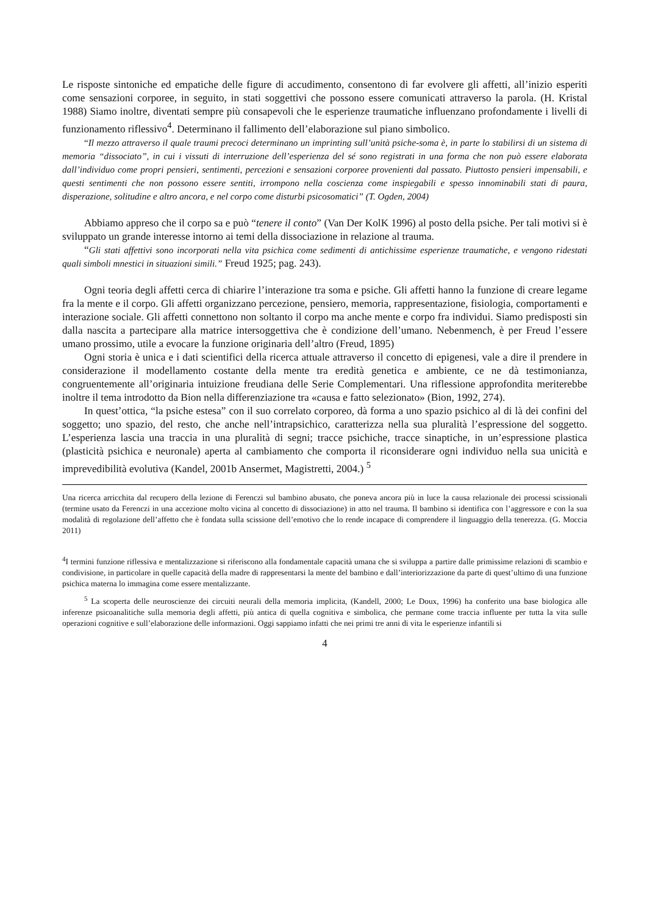Le risposte sintoniche ed empatiche delle figure di accudimento, consentono di far evolvere gli affetti, all’inizio esperiti come sensazioni corporee, in seguito, in stati soggettivi che possono essere comunicati attraverso la parola. (H. Kristal 1988) Siamo inoltre, diventati sempre più consapevoli che le esperienze traumatiche influenzano profondamente i livelli di funzionamento riflessivo<sup>4</sup>. Determinano il fallimento dell’elaborazione sul piano simbolico.
“Il mezzo attraverso il quale traumi precoci determinano un imprinting sull’unità psiche-soma è, in parte lo stabilirsi di un sistema di memoria “dissociato”, in cui i vissuti di interruzione dell’esperienza del sé sono registrati in una forma che non può essere elaborata dall’individuo come propri pensieri, sentimenti, percezioni e sensazioni corporee provenienti dal passato. Piuttosto pensieri impensabili, e questi sentimenti che non possono essere sentiti, irrompono nella coscienza come inspiegabili e spesso innominabili stati di paura, disperazione, solitudine e altro ancora, e nel corpo come disturbi psicosomatici” (T. Ogden, 2004)
Abbiamo appreso che il corpo sa e può “tenere il conto” (Van Der KolK 1996) al posto della psiche. Per tali motivi si è sviluppato un grande interesse intorno ai temi della dissociazione in relazione al trauma.
“Gli stati affettivi sono incorporati nella vita psichica come sedimenti di antichissime esperienze traumatiche, e vengono ridestati quali simboli mnestici in situazioni simili.” Freud 1925; pag. 243).
Ogni teoria degli affetti cerca di chiarire l’interazione tra soma e psiche. Gli affetti hanno la funzione di creare legame fra la mente e il corpo. Gli affetti organizzano percezione, pensiero, memoria, rappresentazione, fisiologia, comportamenti e interazione sociale. Gli affetti connettono non soltanto il corpo ma anche mente e corpo fra individui. Siamo predisposti sin dalla nascita a partecipare alla matrice intersoggettiva che è condizione dell’umano. Nebenmench, è per Freud l’essere umano prossimo, utile a evocare la funzione originaria dell’altro (Freud, 1895)
Ogni storia è unica e i dati scientifici della ricerca attuale attraverso il concetto di epigenesi, vale a dire il prendere in considerazione il modellamento costante della mente tra eredità genetica e ambiente, ce ne dà testimonianza, congruentemente all’originaria intuizione freudiana delle Serie Complementari. Una riflessione approfondita meriterebbe inoltre il tema introdotto da Bion nella differenziazione tra «causa e fatto selezionato» (Bion, 1992, 274).
In quest’ottica, “la psiche estesa” con il suo correlato corporeo, dà forma a uno spazio psichico al di là dei confini del soggetto; uno spazio, del resto, che anche nell’intrapsichico, caratterizza nella sua pluralità l’espressione del soggetto. L’esperienza lascia una traccia in una pluralità di segni; tracce psichiche, tracce sinaptiche, in un’espressione plastica (plasticità psichica e neuronale) aperta al cambiamento che comporta il riconsiderare ogni individuo nella sua unicità e imprevedibilità evolutiva (Kandel, 2001b Ansermet, Magistretti, 2004.) <sup>5</sup>
Una ricerca arricchita dal recupero della lezione di Ferenczi sul bambino abusato, che poneva ancora più in luce la causa relazionale dei processi scissionali (termine usato da Ferenczi in una accezione molto vicina al concetto di dissociazione) in atto nel trauma. Il bambino si identifica con l’aggressore e con la sua modalità di regolazione dell’affetto che è fondata sulla scissione dell’emotivo che lo rende incapace di comprendere il linguaggio della tenerezza. (G. Moccia 2011)
<sup>4</sup> I termini funzione riflessiva e mentalizzazione si riferiscono alla fondamentale capacità umana che si sviluppa a partire dalle primissime relazioni di scambio e condivisione, in particolare in quelle capacità della madre di rappresentarsi la mente del bambino e dall’interiorizzazione da parte di quest’ultimo di una funzione psichica materna lo immagina come essere mentalizzante.
<sup>5</sup> La scoperta delle neuroscienze dei circuiti neurali della memoria implicita, (Kandell, 2000; Le Doux, 1996) ha conferito una base biologica alle inferenze psicoanalitiche sulla memoria degli affetti, più antica di quella cognitiva e simbolica, che permane come traccia influente per tutta la vita sulle operazioni cognitive e sull’elaborazione delle informazioni. Oggi sappiamo infatti che nei primi tre anni di vita le esperienze infantili si
4